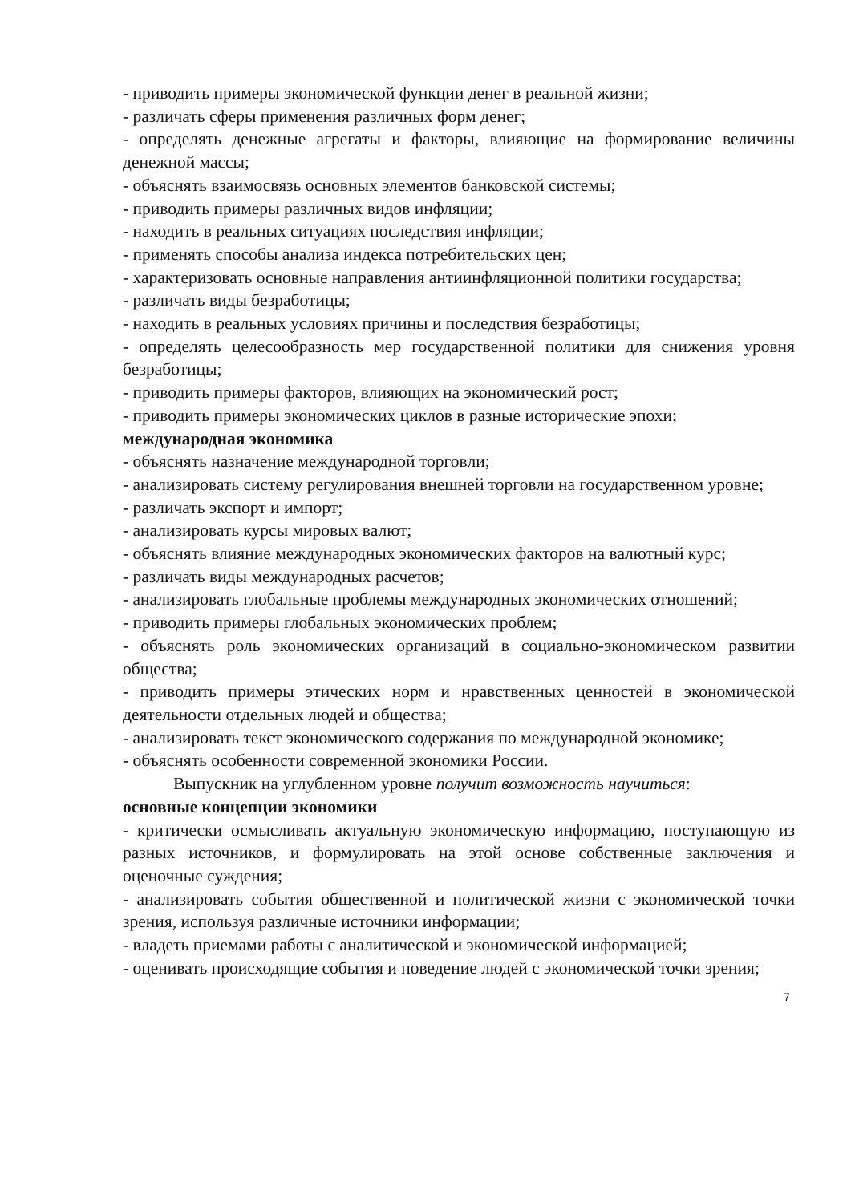- приводить примеры экономической функции денег в реальной жизни;
- различать сферы применения различных форм денег;
- определять денежные агрегаты и факторы, влияющие на формирование величины денежной массы;
- объяснять взаимосвязь основных элементов банковской системы;
- приводить примеры различных видов инфляции;
- находить в реальных ситуациях последствия инфляции;
- применять способы анализа индекса потребительских цен;
- характеризовать основные направления антиинфляционной политики государства;
- различать виды безработицы;
- находить в реальных условиях причины и последствия безработицы;
- определять целесообразность мер государственной политики для снижения уровня безработицы;
- приводить примеры факторов, влияющих на экономический рост;
- приводить примеры экономических циклов в разные исторические эпохи;
международная экономика
- объяснять назначение международной торговли;
- анализировать систему регулирования внешней торговли на государственном уровне;
- различать экспорт и импорт;
- анализировать курсы мировых валют;
- объяснять влияние международных экономических факторов на валютный курс;
- различать виды международных расчетов;
- анализировать глобальные проблемы международных экономических отношений;
- приводить примеры глобальных экономических проблем;
- объяснять роль экономических организаций в социально-экономическом развитии общества;
- приводить примеры этических норм и нравственных ценностей в экономической деятельности отдельных людей и общества;
- анализировать текст экономического содержания по международной экономике;
- объяснять особенности современной экономики России.
Выпускник на углубленном уровне получит возможность научиться:
основные концепции экономики
- критически осмысливать актуальную экономическую информацию, поступающую из разных источников, и формулировать на этой основе собственные заключения и оценочные суждения;
- анализировать события общественной и политической жизни с экономической точки зрения, используя различные источники информации;
- владеть приемами работы с аналитической и экономической информацией;
- оценивать происходящие события и поведение людей с экономической точки зрения;
7